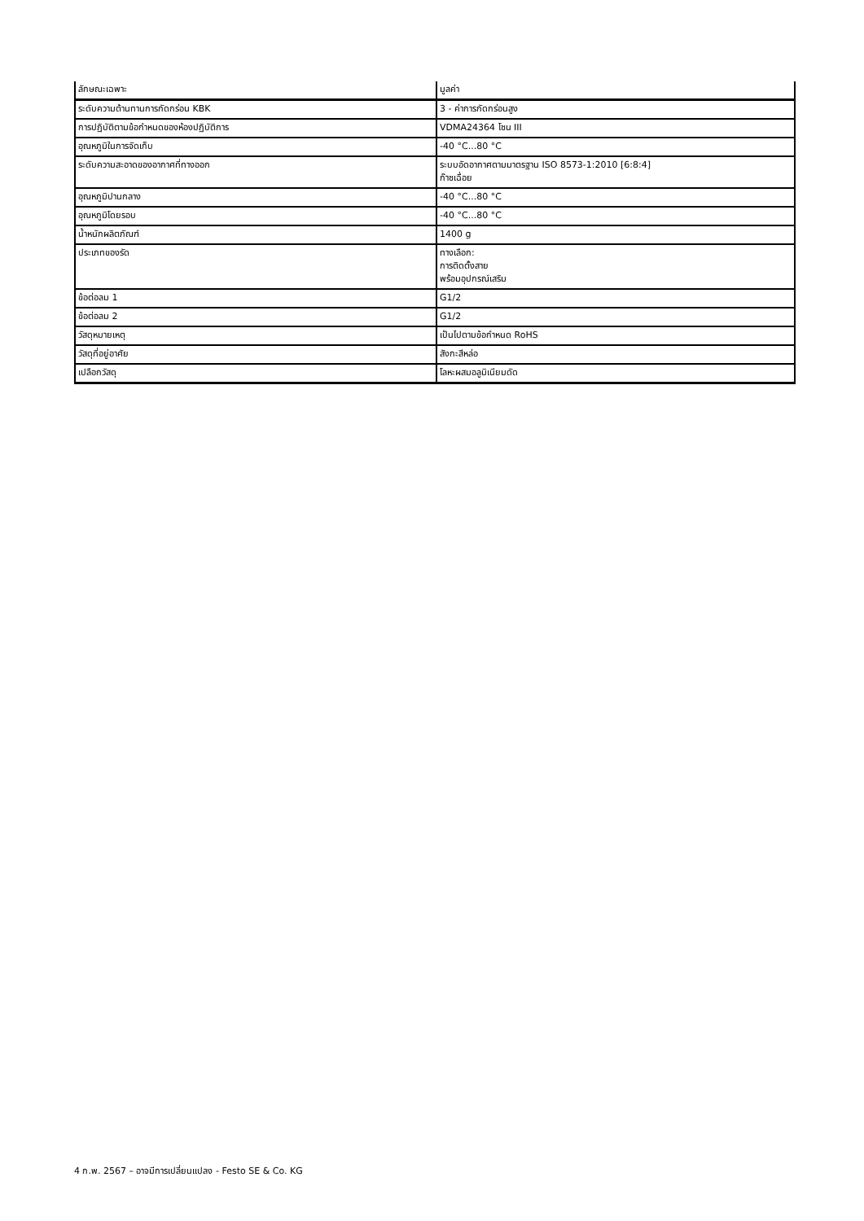| ลักษณะเฉพาะ | มูลค่า |
| --- | --- |
| ระดับความต้านทานการกัดกร่อน KBK | 3 - ค่าการกัดกร่อนสูง |
| การปฏิบัติตามข้อกำหนดของห้องปฏิบัติการ | VDMA24364 โซน III |
| อุณหภูมิในการจัดเก็บ | -40 °C...80 °C |
| ระดับความสะอาดของอากาศที่ทางออก | ระบบอัดอากาศตามมาตรฐาน ISO 8573-1:2010 [6:8:4] ก๊าซเฉื่อย |
| อุณหภูมิปานกลาง | -40 °C...80 °C |
| อุณหภูมิโดยรอบ | -40 °C...80 °C |
| น้ำหนักผลิตภัณฑ์ | 1400 g |
| ประเภทของรัด | ทางเลือก: การติดตั้งสาย พร้อมอุปกรณ์เสริม |
| ข้อต่อลม 1 | G1/2 |
| ข้อต่อลม 2 | G1/2 |
| วัสดุหมายเหตุ | เป็นไปตามข้อกำหนด RoHS |
| วัสดุที่อยู่อาศัย | สังกะสีหล่อ |
| เปลือกวัสดุ | โลหะผสมอลูมิเนียมดัด |
4 ก.พ. 2567 – อาจมีการเปลี่ยนแปลง - Festo SE & Co. KG